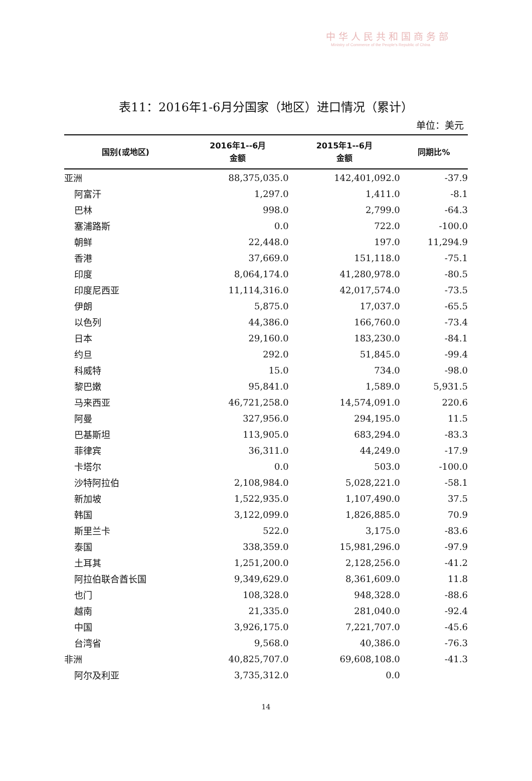中华人民共和国商务部
Ministry of Commerce of the People's Republic of China
表11：2016年1-6月分国家（地区）进口情况（累计）
单位：美元
| 国别(或地区) | 2016年1--6月 金额 | 2015年1--6月 金额 | 同期比% |
| --- | --- | --- | --- |
| 亚洲 | 88,375,035.0 | 142,401,092.0 | -37.9 |
| 阿富汗 | 1,297.0 | 1,411.0 | -8.1 |
| 巴林 | 998.0 | 2,799.0 | -64.3 |
| 塞浦路斯 | 0.0 | 722.0 | -100.0 |
| 朝鲜 | 22,448.0 | 197.0 | 11,294.9 |
| 香港 | 37,669.0 | 151,118.0 | -75.1 |
| 印度 | 8,064,174.0 | 41,280,978.0 | -80.5 |
| 印度尼西亚 | 11,114,316.0 | 42,017,574.0 | -73.5 |
| 伊朗 | 5,875.0 | 17,037.0 | -65.5 |
| 以色列 | 44,386.0 | 166,760.0 | -73.4 |
| 日本 | 29,160.0 | 183,230.0 | -84.1 |
| 约旦 | 292.0 | 51,845.0 | -99.4 |
| 科威特 | 15.0 | 734.0 | -98.0 |
| 黎巴嫩 | 95,841.0 | 1,589.0 | 5,931.5 |
| 马来西亚 | 46,721,258.0 | 14,574,091.0 | 220.6 |
| 阿曼 | 327,956.0 | 294,195.0 | 11.5 |
| 巴基斯坦 | 113,905.0 | 683,294.0 | -83.3 |
| 菲律宾 | 36,311.0 | 44,249.0 | -17.9 |
| 卡塔尔 | 0.0 | 503.0 | -100.0 |
| 沙特阿拉伯 | 2,108,984.0 | 5,028,221.0 | -58.1 |
| 新加坡 | 1,522,935.0 | 1,107,490.0 | 37.5 |
| 韩国 | 3,122,099.0 | 1,826,885.0 | 70.9 |
| 斯里兰卡 | 522.0 | 3,175.0 | -83.6 |
| 泰国 | 338,359.0 | 15,981,296.0 | -97.9 |
| 土耳其 | 1,251,200.0 | 2,128,256.0 | -41.2 |
| 阿拉伯联合酋长国 | 9,349,629.0 | 8,361,609.0 | 11.8 |
| 也门 | 108,328.0 | 948,328.0 | -88.6 |
| 越南 | 21,335.0 | 281,040.0 | -92.4 |
| 中国 | 3,926,175.0 | 7,221,707.0 | -45.6 |
| 台湾省 | 9,568.0 | 40,386.0 | -76.3 |
| 非洲 | 40,825,707.0 | 69,608,108.0 | -41.3 |
| 阿尔及利亚 | 3,735,312.0 | 0.0 | |
14